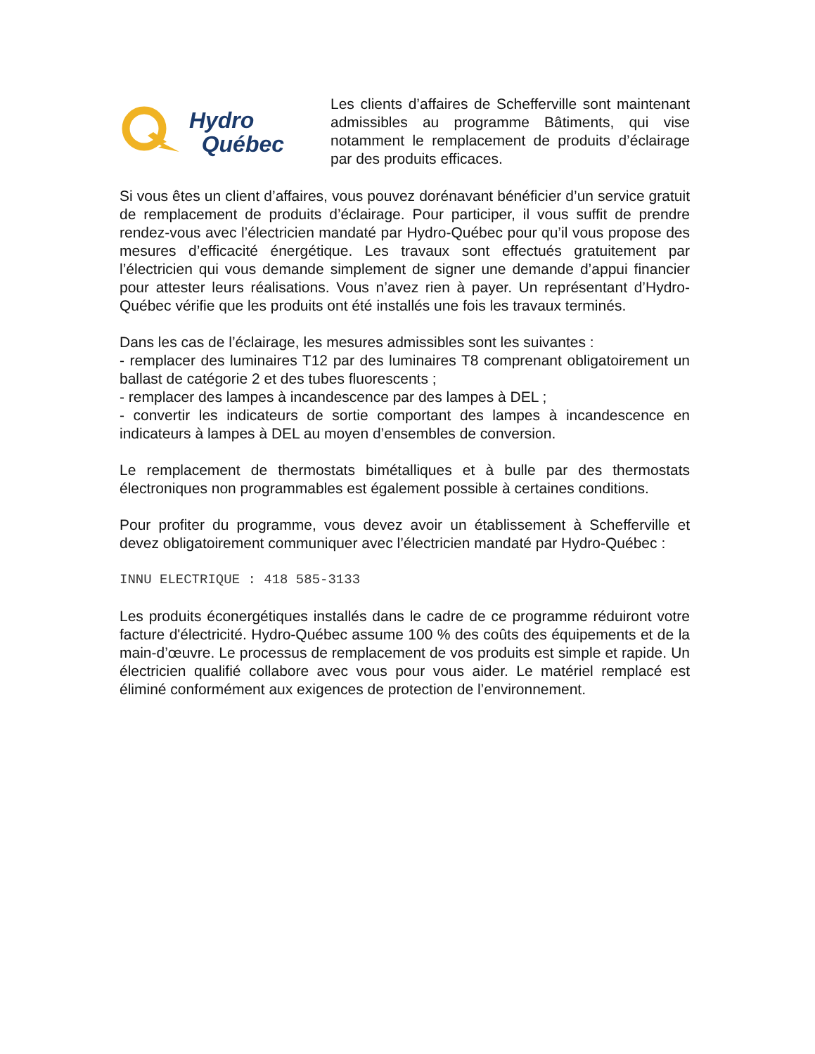Hydro
Québec
Les clients d’affaires de Schefferville sont maintenant admissibles au programme Bâtiments, qui vise notamment le remplacement de produits d’éclairage par des produits efficaces.
Si vous êtes un client d’affaires, vous pouvez dorénavant bénéficier d’un service gratuit de remplacement de produits d’éclairage. Pour participer, il vous suffit de prendre rendez-vous avec l’électricien mandaté par Hydro-Québec pour qu’il vous propose des mesures d’efficacité énergétique. Les travaux sont effectués gratuitement par l’électricien qui vous demande simplement de signer une demande d’appui financier pour attester leurs réalisations. Vous n’avez rien à payer. Un représentant d’Hydro-Québec vérifie que les produits ont été installés une fois les travaux terminés.
Dans les cas de l’éclairage, les mesures admissibles sont les suivantes :
- remplacer des luminaires T12 par des luminaires T8 comprenant obligatoirement un ballast de catégorie 2 et des tubes fluorescents ;
- remplacer des lampes à incandescence par des lampes à DEL ;
- convertir les indicateurs de sortie comportant des lampes à incandescence en indicateurs à lampes à DEL au moyen d’ensembles de conversion.
Le remplacement de thermostats bimétalliques et à bulle par des thermostats électroniques non programmables est également possible à certaines conditions.
Pour profiter du programme, vous devez avoir un établissement à Schefferville et devez obligatoirement communiquer avec l’électricien mandaté par Hydro-Québec :
INNU ELECTRIQUE : 418 585-3133
Les produits éconergétiques installés dans le cadre de ce programme réduiront votre facture d'électricité. Hydro-Québec assume 100 % des coûts des équipements et de la main-d’œuvre. Le processus de remplacement de vos produits est simple et rapide. Un électricien qualifié collabore avec vous pour vous aider. Le matériel remplacé est éliminé conformément aux exigences de protection de l’environnement.